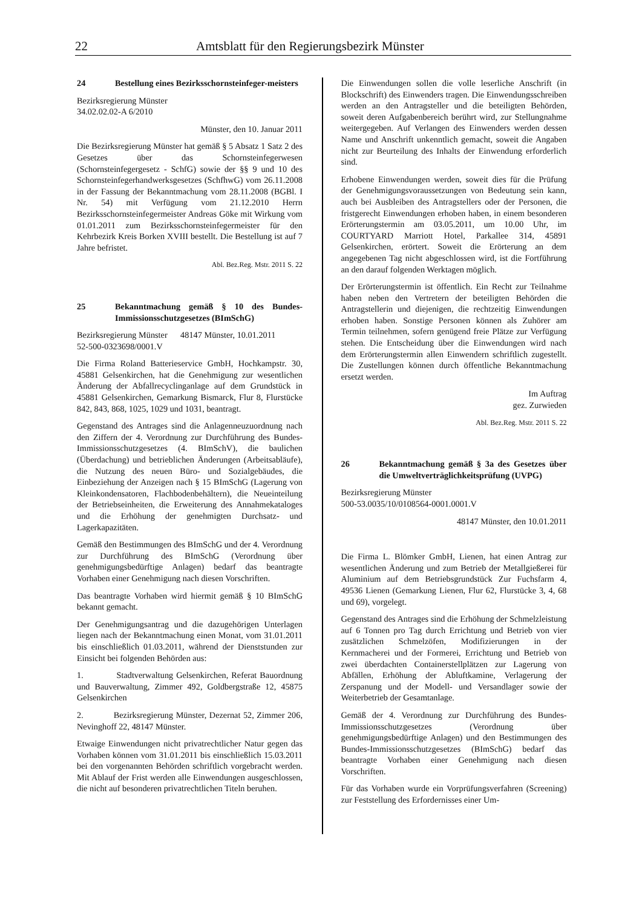22 Amtsblatt für den Regierungsbezirk Münster
24 Bestellung eines Bezirksschornsteinfeger-meisters
Bezirksregierung Münster
34.02.02.02-A 6/2010
Münster, den 10. Januar 2011
Die Bezirksregierung Münster hat gemäß § 5 Absatz 1 Satz 2 des Gesetzes über das Schornsteinfegerwesen (Schornsteinfegergesetz - SchfG) sowie der §§ 9 und 10 des Schornsteinfegerhandwerksgesetzes (SchfhwG) vom 26.11.2008 in der Fassung der Bekanntmachung vom 28.11.2008 (BGBl. I Nr. 54) mit Verfügung vom 21.12.2010 Herrn Bezirksschornsteinfegermeister Andreas Göke mit Wirkung vom 01.01.2011 zum Bezirksschornsteinfegermeister für den Kehrbezirk Kreis Borken XVIII bestellt. Die Bestellung ist auf 7 Jahre befristet.
Abl. Bez.Reg. Mstr. 2011 S. 22
25 Bekanntmachung gemäß § 10 des Bundes-Immissionsschutzgesetzes (BImSchG)
Bezirksregierung Münster 48147 Münster, 10.01.2011
52-500-0323698/0001.V
Die Firma Roland Batterieservice GmbH, Hochkampstr. 30, 45881 Gelsenkirchen, hat die Genehmigung zur wesentlichen Änderung der Abfallrecyclinganlage auf dem Grundstück in 45881 Gelsenkirchen, Gemarkung Bismarck, Flur 8, Flurstücke 842, 843, 868, 1025, 1029 und 1031, beantragt.
Gegenstand des Antrages sind die Anlagenneuzuordnung nach den Ziffern der 4. Verordnung zur Durchführung des Bundes-Immissionsschutzgesetzes (4. BImSchV), die baulichen (Überdachung) und betrieblichen Änderungen (Arbeitsabläufe), die Nutzung des neuen Büro- und Sozialgebäudes, die Einbeziehung der Anzeigen nach § 15 BImSchG (Lagerung von Kleinkondensatoren, Flachbodenbehältern), die Neueinteilung der Betriebseinheiten, die Erweiterung des Annahmekataloges und die Erhöhung der genehmigten Durchsatz- und Lagerkapazitäten.
Gemäß den Bestimmungen des BImSchG und der 4. Verordnung zur Durchführung des BImSchG (Verordnung über genehmigungsbedürftige Anlagen) bedarf das beantragte Vorhaben einer Genehmigung nach diesen Vorschriften.
Das beantragte Vorhaben wird hiermit gemäß § 10 BImSchG bekannt gemacht.
Der Genehmigungsantrag und die dazugehörigen Unterlagen liegen nach der Bekanntmachung einen Monat, vom 31.01.2011 bis einschließlich 01.03.2011, während der Dienststunden zur Einsicht bei folgenden Behörden aus:
1. Stadtverwaltung Gelsenkirchen, Referat Bauordnung und Bauverwaltung, Zimmer 492, Goldbergstraße 12, 45875 Gelsenkirchen
2. Bezirksregierung Münster, Dezernat 52, Zimmer 206, Nevinghoff 22, 48147 Münster.
Etwaige Einwendungen nicht privatrechtlicher Natur gegen das Vorhaben können vom 31.01.2011 bis einschließlich 15.03.2011 bei den vorgenannten Behörden schriftlich vorgebracht werden. Mit Ablauf der Frist werden alle Einwendungen ausgeschlossen, die nicht auf besonderen privatrechtlichen Titeln beruhen.
Die Einwendungen sollen die volle leserliche Anschrift (in Blockschrift) des Einwenders tragen. Die Einwendungsschreiben werden an den Antragsteller und die beteiligten Behörden, soweit deren Aufgabenbereich berührt wird, zur Stellungnahme weitergegeben. Auf Verlangen des Einwenders werden dessen Name und Anschrift unkenntlich gemacht, soweit die Angaben nicht zur Beurteilung des Inhalts der Einwendung erforderlich sind.
Erhobene Einwendungen werden, soweit dies für die Prüfung der Genehmigungsvoraussetzungen von Bedeutung sein kann, auch bei Ausbleiben des Antragstellers oder der Personen, die fristgerecht Einwendungen erhoben haben, in einem besonderen Erörterungstermin am 03.05.2011, um 10.00 Uhr, im COURTYARD Marriott Hotel, Parkallee 314, 45891 Gelsenkirchen, erörtert. Soweit die Erörterung an dem angegebenen Tag nicht abgeschlossen wird, ist die Fortführung an den darauf folgenden Werktagen möglich.
Der Erörterungstermin ist öffentlich. Ein Recht zur Teilnahme haben neben den Vertretern der beteiligten Behörden die Antragstellerin und diejenigen, die rechtzeitig Einwendungen erhoben haben. Sonstige Personen können als Zuhörer am Termin teilnehmen, sofern genügend freie Plätze zur Verfügung stehen. Die Entscheidung über die Einwendungen wird nach dem Erörterungstermin allen Einwendern schriftlich zugestellt. Die Zustellungen können durch öffentliche Bekanntmachung ersetzt werden.
Im Auftrag
gez. Zurwieden
Abl. Bez.Reg. Mstr. 2011 S. 22
26 Bekanntmachung gemäß § 3a des Gesetzes über die Umweltverträglichkeitsprüfung (UVPG)
Bezirksregierung Münster
500-53.0035/10/0108564-0001.0001.V
48147 Münster, den 10.01.2011
Die Firma L. Blömker GmbH, Lienen, hat einen Antrag zur wesentlichen Änderung und zum Betrieb der Metallgießerei für Aluminium auf dem Betriebsgrundstück Zur Fuchsfarm 4, 49536 Lienen (Gemarkung Lienen, Flur 62, Flurstücke 3, 4, 68 und 69), vorgelegt.
Gegenstand des Antrages sind die Erhöhung der Schmelzleistung auf 6 Tonnen pro Tag durch Errichtung und Betrieb von vier zusätzlichen Schmelzöfen, Modifizierungen in der Kernmacherei und der Formerei, Errichtung und Betrieb von zwei überdachten Containerstellplätzen zur Lagerung von Abfällen, Erhöhung der Abluftkamine, Verlagerung der Zerspanung und der Modell- und Versandlager sowie der Weiterbetrieb der Gesamtanlage.
Gemäß der 4. Verordnung zur Durchführung des Bundes-Immissionsschutzgesetzes (Verordnung über genehmigungsbedürftige Anlagen) und den Bestimmungen des Bundes-Immissionsschutzgesetzes (BImSchG) bedarf das beantragte Vorhaben einer Genehmigung nach diesen Vorschriften.
Für das Vorhaben wurde ein Vorprüfungsverfahren (Screening) zur Feststellung des Erfordernisses einer Um-